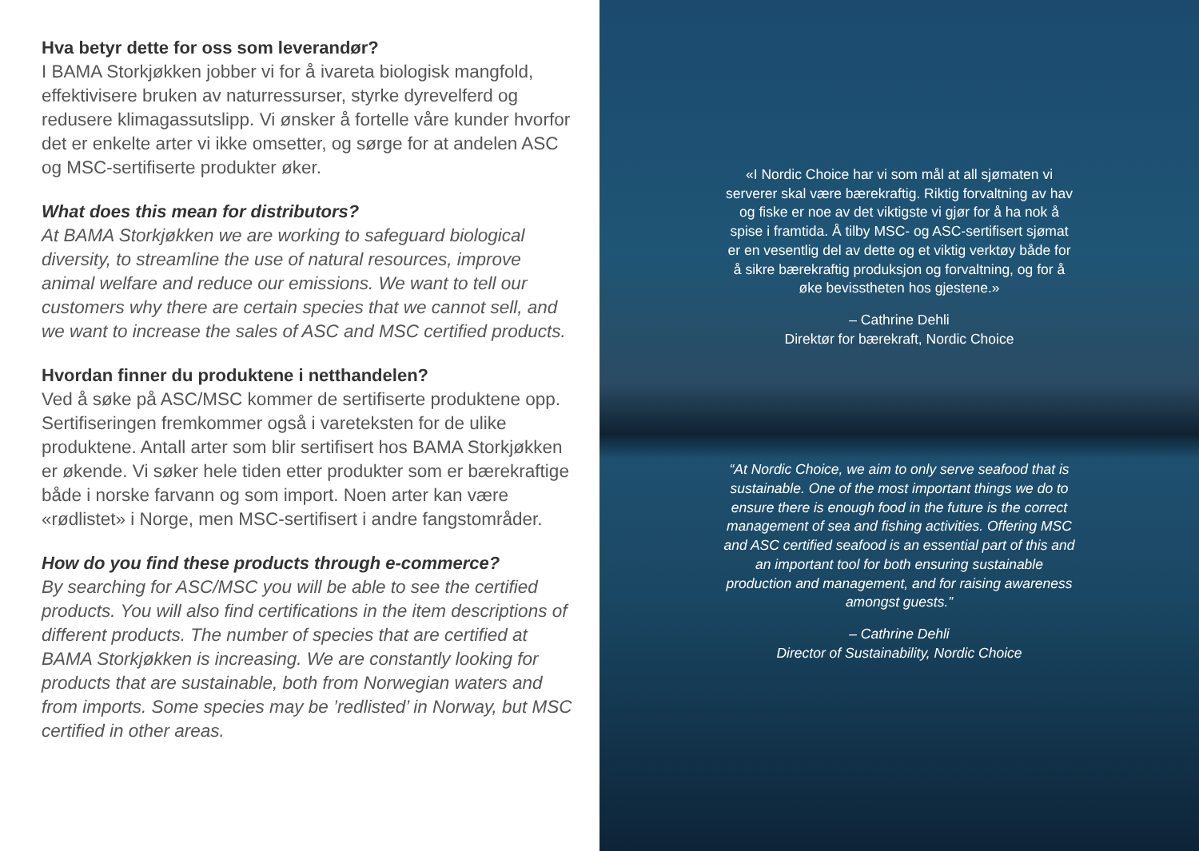Hva betyr dette for oss som leverandør?
I BAMA Storkjøkken jobber vi for å ivareta biologisk mangfold, effektivisere bruken av naturressurser, styrke dyrevelferd og redusere klimagassutslipp. Vi ønsker å fortelle våre kunder hvorfor det er enkelte arter vi ikke omsetter, og sørge for at andelen ASC og MSC-sertifiserte produkter øker.
What does this mean for distributors?
At BAMA Storkjøkken we are working to safeguard biological diversity, to streamline the use of natural resources, improve animal welfare and reduce our emissions. We want to tell our customers why there are certain species that we cannot sell, and we want to increase the sales of ASC and MSC certified products.
Hvordan finner du produktene i netthandelen?
Ved å søke på ASC/MSC kommer de sertifiserte produktene opp. Sertifiseringen fremkommer også i vareteksten for de ulike produktene. Antall arter som blir sertifisert hos BAMA Storkjøkken er økende. Vi søker hele tiden etter produkter som er bærekraftige både i norske farvann og som import. Noen arter kan være «rødlistet» i Norge, men MSC-sertifisert i andre fangstområder.
How do you find these products through e-commerce?
By searching for ASC/MSC you will be able to see the certified products. You will also find certifications in the item descriptions of different products. The number of species that are certified at BAMA Storkjøkken is increasing. We are constantly looking for products that are sustainable, both from Norwegian waters and from imports. Some species may be ’redlisted’ in Norway, but MSC certified in other areas.
«I Nordic Choice har vi som mål at all sjømaten vi serverer skal være bærekraftig. Riktig forvaltning av hav og fiske er noe av det viktigste vi gjør for å ha nok å spise i framtida. Å tilby MSC- og ASC-sertifisert sjømat er en vesentlig del av dette og et viktig verktøy både for å sikre bærekraftig produksjon og forvaltning, og for å øke bevisstheten hos gjestene.»
– Cathrine Dehli
Direktør for bærekraft, Nordic Choice
“At Nordic Choice, we aim to only serve seafood that is sustainable. One of the most important things we do to ensure there is enough food in the future is the correct management of sea and fishing activities. Offering MSC and ASC certified seafood is an essential part of this and an important tool for both ensuring sustainable production and management, and for raising awareness amongst guests.”
– Cathrine Dehli
Director of Sustainability, Nordic Choice